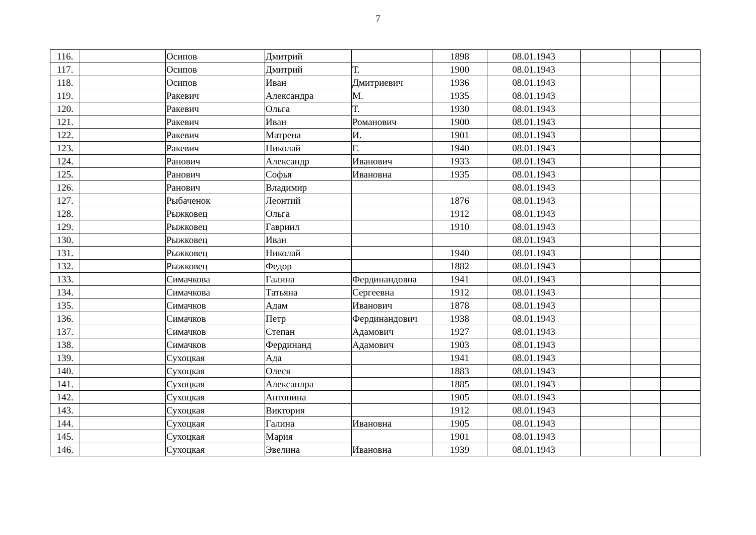7
| 116. | | Осипов | Дмитрий | | 1898 | 08.01.1943 | | | |
| 117. | | Осипов | Дмитрий | Т. | 1900 | 08.01.1943 | | | |
| 118. | | Осипов | Иван | Дмитриевич | 1936 | 08.01.1943 | | | |
| 119. | | Ракевич | Александра | М. | 1935 | 08.01.1943 | | | |
| 120. | | Ракевич | Ольга | Т. | 1930 | 08.01.1943 | | | |
| 121. | | Ракевич | Иван | Романович | 1900 | 08.01.1943 | | | |
| 122. | | Ракевич | Матрена | И. | 1901 | 08.01.1943 | | | |
| 123. | | Ракевич | Николай | Г. | 1940 | 08.01.1943 | | | |
| 124. | | Ранович | Александр | Иванович | 1933 | 08.01.1943 | | | |
| 125. | | Ранович | Софья | Ивановна | 1935 | 08.01.1943 | | | |
| 126. | | Ранович | Владимир | | | 08.01.1943 | | | |
| 127. | | Рыбаченок | Леонтий | | 1876 | 08.01.1943 | | | |
| 128. | | Рыжковец | Ольга | | 1912 | 08.01.1943 | | | |
| 129. | | Рыжковец | Гавриил | | 1910 | 08.01.1943 | | | |
| 130. | | Рыжковец | Иван | | | 08.01.1943 | | | |
| 131. | | Рыжковец | Николай | | 1940 | 08.01.1943 | | | |
| 132. | | Рыжковец | Федор | | 1882 | 08.01.1943 | | | |
| 133. | | Симачкова | Галина | Фердинандовна | 1941 | 08.01.1943 | | | |
| 134. | | Симачкова | Татьяна | Сергеевна | 1912 | 08.01.1943 | | | |
| 135. | | Симачков | Адам | Иванович | 1878 | 08.01.1943 | | | |
| 136. | | Симачков | Петр | Фердинандович | 1938 | 08.01.1943 | | | |
| 137. | | Симачков | Степан | Адамович | 1927 | 08.01.1943 | | | |
| 138. | | Симачков | Фердинанд | Адамович | 1903 | 08.01.1943 | | | |
| 139. | | Сухоцкая | Ада | | 1941 | 08.01.1943 | | | |
| 140. | | Сухоцкая | Олеся | | 1883 | 08.01.1943 | | | |
| 141. | | Сухоцкая | Алексанлра | | 1885 | 08.01.1943 | | | |
| 142. | | Сухоцкая | Антонина | | 1905 | 08.01.1943 | | | |
| 143. | | Сухоцкая | Виктория | | 1912 | 08.01.1943 | | | |
| 144. | | Сухоцкая | Галина | Ивановна | 1905 | 08.01.1943 | | | |
| 145. | | Сухоцкая | Мария | | 1901 | 08.01.1943 | | | |
| 146. | | Сухоцкая | Эвелина | Ивановна | 1939 | 08.01.1943 | | | |